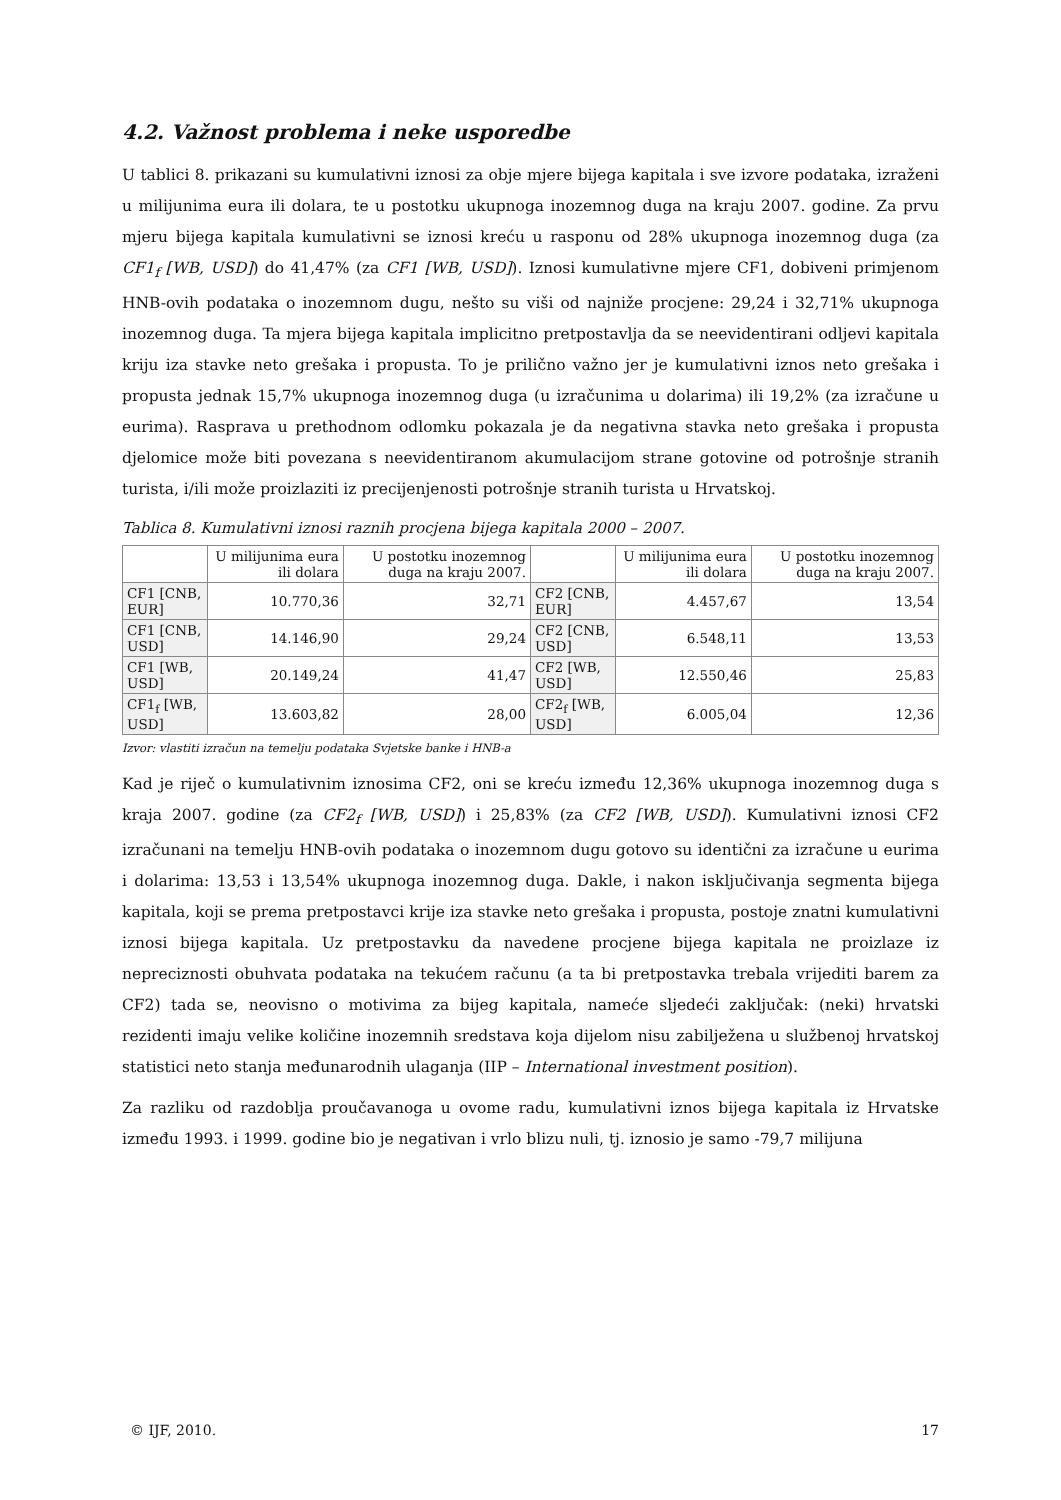4.2. Važnost problema i neke usporedbe
U tablici 8. prikazani su kumulativni iznosi za obje mjere bijega kapitala i sve izvore podataka, izraženi u milijunima eura ili dolara, te u postotku ukupnoga inozemnog duga na kraju 2007. godine. Za prvu mjeru bijega kapitala kumulativni se iznosi kreću u rasponu od 28% ukupnoga inozemnog duga (za CF1<sub>f</sub> [WB, USD]) do 41,47% (za CF1 [WB, USD]). Iznosi kumulativne mjere CF1, dobiveni primjenom HNB-ovih podataka o inozemnom dugu, nešto su viši od najniže procjene: 29,24 i 32,71% ukupnoga inozemnog duga. Ta mjera bijega kapitala implicitno pretpostavlja da se neevidentirani odljevi kapitala kriju iza stavke neto grešaka i propusta. To je prilično važno jer je kumulativni iznos neto grešaka i propusta jednak 15,7% ukupnoga inozemnog duga (u izračunima u dolarima) ili 19,2% (za izračune u eurima). Rasprava u prethodnom odlomku pokazala je da negativna stavka neto grešaka i propusta djelomice može biti povezana s neevidentiranom akumulacijom strane gotovine od potrošnje stranih turista, i/ili može proizlaziti iz precijenjenosti potrošnje stranih turista u Hrvatskoj.
Tablica 8. Kumulativni iznosi raznih procjena bijega kapitala 2000 – 2007.
| | U milijunima eura ili dolara | U postotku inozemnog duga na kraju 2007. | | U milijunima eura ili dolara | U postotku inozemnog duga na kraju 2007. |
| --- | --- | --- | --- | --- | --- |
| CF1 [CNB, EUR] | 10.770,36 | 32,71 | CF2 [CNB, EUR] | 4.457,67 | 13,54 |
| CF1 [CNB, USD] | 14.146,90 | 29,24 | CF2 [CNB, USD] | 6.548,11 | 13,53 |
| CF1 [WB, USD] | 20.149,24 | 41,47 | CF2 [WB, USD] | 12.550,46 | 25,83 |
| CF1<sub>f</sub> [WB, USD] | 13.603,82 | 28,00 | CF2<sub>f</sub> [WB, USD] | 6.005,04 | 12,36 |
Izvor: vlastiti izračun na temelju podataka Svjetske banke i HNB-a
Kad je riječ o kumulativnim iznosima CF2, oni se kreću između 12,36% ukupnoga inozemnog duga s kraja 2007. godine (za CF2<sub>f</sub> [WB, USD]) i 25,83% (za CF2 [WB, USD]). Kumulativni iznosi CF2 izračunani na temelju HNB-ovih podataka o inozemnom dugu gotovo su identični za izračune u eurima i dolarima: 13,53 i 13,54% ukupnoga inozemnog duga. Dakle, i nakon isključivanja segmenta bijega kapitala, koji se prema pretpostavci krije iza stavke neto grešaka i propusta, postoje znatni kumulativni iznosi bijega kapitala. Uz pretpostavku da navedene procjene bijega kapitala ne proizlaze iz nepreciznosti obuhvata podataka na tekućem računu (a ta bi pretpostavka trebala vrijediti barem za CF2) tada se, neovisno o motivima za bijeg kapitala, nameće sljedeći zaključak: (neki) hrvatski rezidenti imaju velike količine inozemnih sredstava koja dijelom nisu zabilježena u službenoj hrvatskoj statistici neto stanja međunarodnih ulaganja (IIP – International investment position).
Za razliku od razdoblja proučavanoga u ovome radu, kumulativni iznos bijega kapitala iz Hrvatske između 1993. i 1999. godine bio je negativan i vrlo blizu nuli, tj. iznosio je samo -79,7 milijuna
© IJF, 2010. 17